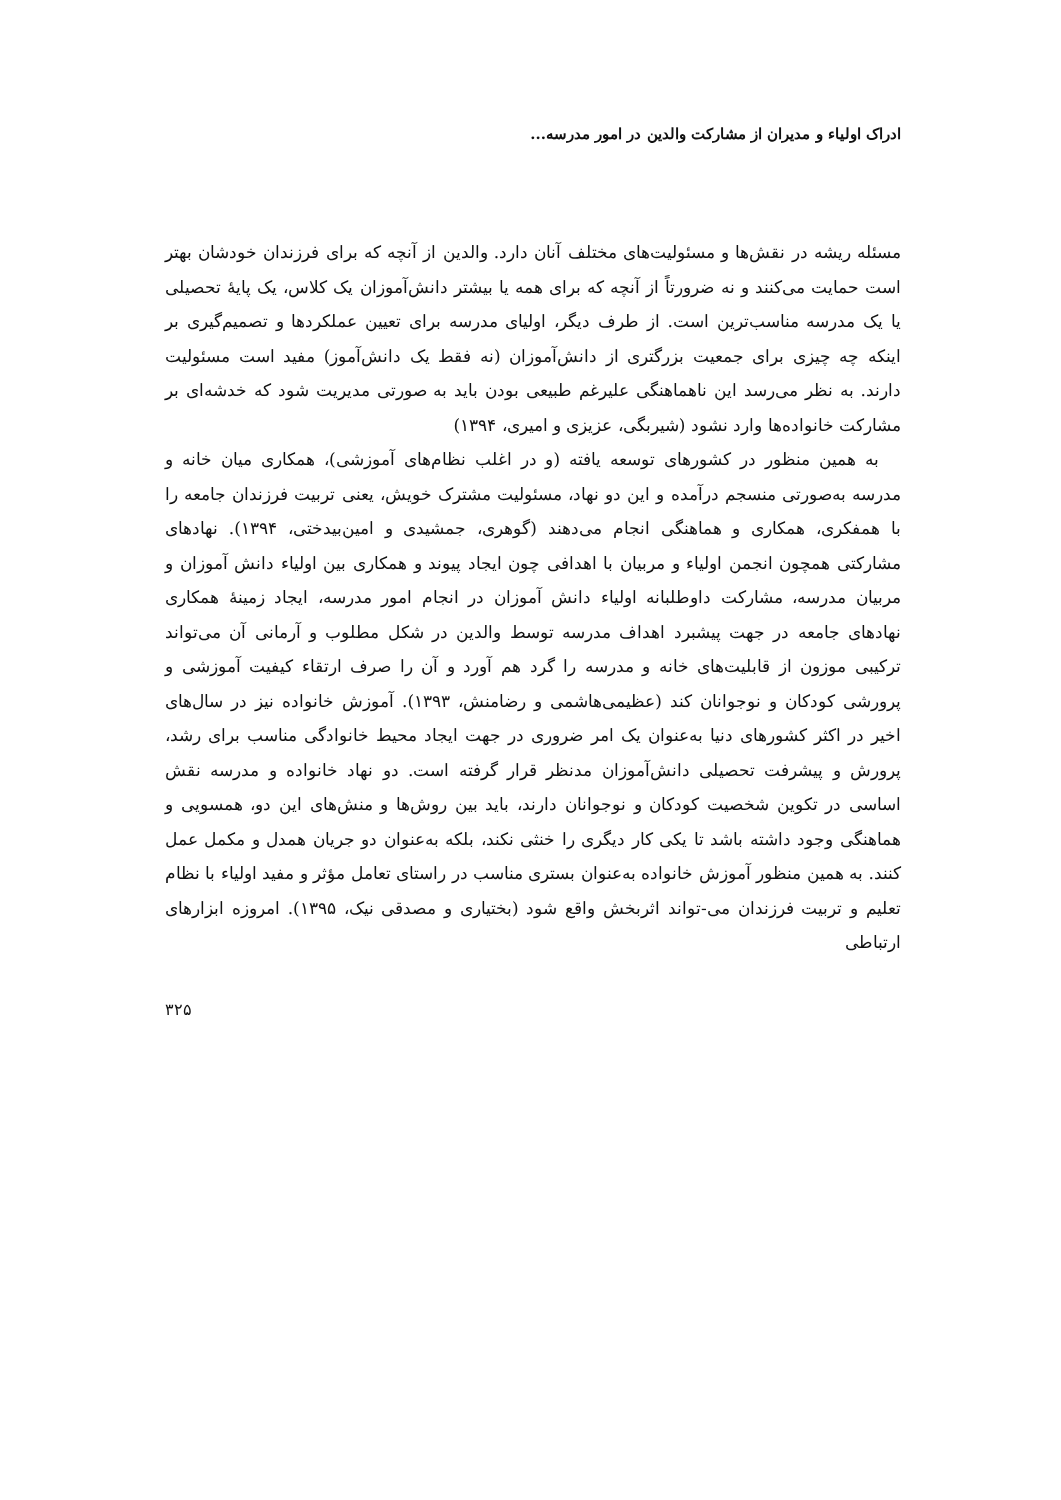ادراک اولیاء و مدیران از مشارکت والدین در امور مدرسه...
مسئله ریشه در نقش‌ها و مسئولیت‌های مختلف آنان دارد. والدین از آنچه که برای فرزندان خودشان بهتر است حمایت می‌کنند و نه ضرورتاً از آنچه که برای همه یا بیشتر دانش‌آموزان یک کلاس، یک پایهٔ تحصیلی یا یک مدرسه مناسب‌ترین است. از طرف دیگر، اولیای مدرسه برای تعیین عملکردها و تصمیم‌گیری بر اینکه چه چیزی برای جمعیت بزرگتری از دانش‌آموزان (نه فقط یک دانش‌آموز) مفید است مسئولیت دارند. به نظر می‌رسد این ناهماهنگی علیرغم طبیعی بودن باید به صورتی مدیریت شود که خدشه‌ای بر مشارکت خانواده‌ها وارد نشود (شیربگی، عزیزی و امیری، ۱۳۹۴)
به همین منظور در کشورهای توسعه یافته (و در اغلب نظام‌های آموزشی)، همکاری میان خانه و مدرسه به‌صورتی منسجم درآمده و این دو نهاد، مسئولیت مشترک خویش، یعنی تربیت فرزندان جامعه را با همفکری، همکاری و هماهنگی انجام می‌دهند (گوهری، جمشیدی و امین‌بیدختی، ۱۳۹۴). نهادهای مشارکتی همچون انجمن اولیاء و مربیان با اهدافی چون ایجاد پیوند و همکاری بین اولیاء دانش آموزان و مربیان مدرسه، مشارکت داوطلبانه اولیاء دانش آموزان در انجام امور مدرسه، ایجاد زمینهٔ همکاری نهادهای جامعه در جهت پیشبرد اهداف مدرسه توسط والدین در شکل مطلوب و آرمانی آن می‌تواند ترکیبی موزون از قابلیت‌های خانه و مدرسه را گرد هم آورد و آن را صرف ارتقاء کیفیت آموزشی و پرورشی کودکان و نوجوانان کند (عظیمی‌هاشمی و رضامنش، ۱۳۹۳). آموزش خانواده نیز در سال‌های اخیر در اکثر کشورهای دنیا به‌عنوان یک امر ضروری در جهت ایجاد محیط خانوادگی مناسب برای رشد، پرورش و پیشرفت تحصیلی دانش‌آموزان مدنظر قرار گرفته است. دو نهاد خانواده و مدرسه نقش اساسی در تکوین شخصیت کودکان و نوجوانان دارند، باید بین روش‌ها و منش‌های این دو، همسویی و هماهنگی وجود داشته باشد تا یکی کار دیگری را خنثی نکند، بلکه به‌عنوان دو جریان همدل و مکمل عمل کنند. به همین منظور آموزش خانواده به‌عنوان بستری مناسب در راستای تعامل مؤثر و مفید اولیاء با نظام تعلیم و تربیت فرزندان می-تواند اثربخش واقع شود (بختیاری و مصدقی نیک، ۱۳۹۵). امروزه ابزارهای ارتباطی
۳۲۵